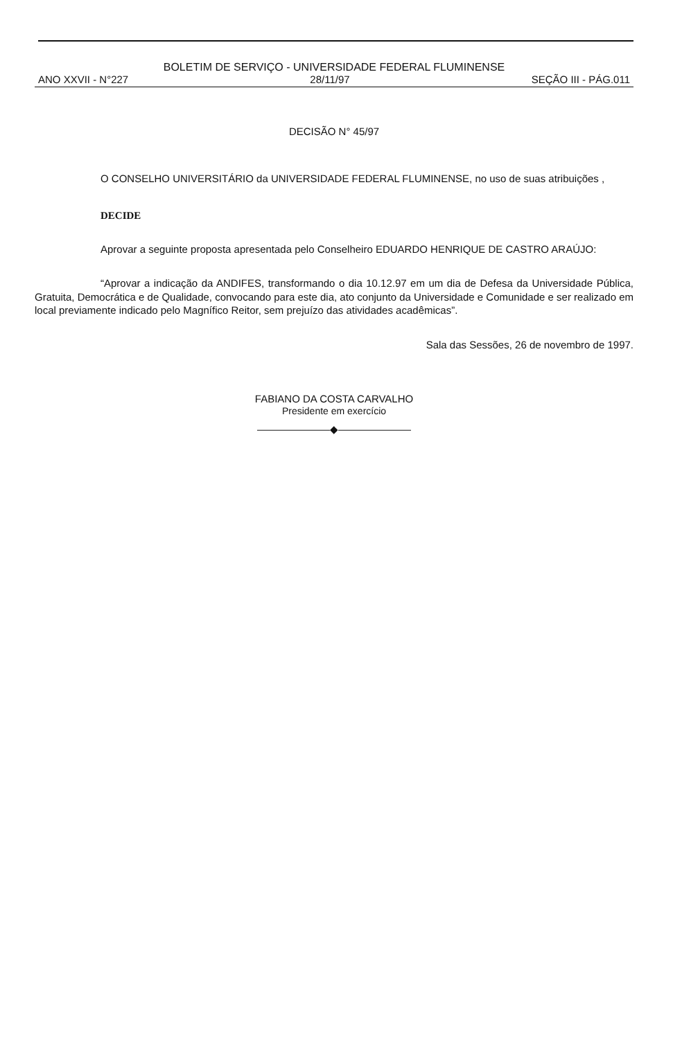BOLETIM DE SERVIÇO - UNIVERSIDADE FEDERAL FLUMINENSE
ANO XXVII - N°227 28/11/97 SEÇÃO III - PÁG.011
DECISÃO N° 45/97
O CONSELHO UNIVERSITÁRIO da UNIVERSIDADE FEDERAL FLUMINENSE, no uso de suas atribuições ,
DECIDE
Aprovar a seguinte proposta apresentada pelo Conselheiro EDUARDO HENRIQUE DE CASTRO ARAÚJO:
“Aprovar a indicação da ANDIFES, transformando o dia 10.12.97 em um dia de Defesa da Universidade Pública, Gratuita, Democrática e de Qualidade, convocando para este dia, ato conjunto da Universidade e Comunidade e ser realizado em local previamente indicado pelo Magnífico Reitor, sem prejuízo das atividades acadêmicas”.
Sala das Sessões, 26 de novembro de 1997.
FABIANO DA COSTA CARVALHO
Presidente em exercício
———————◆———————